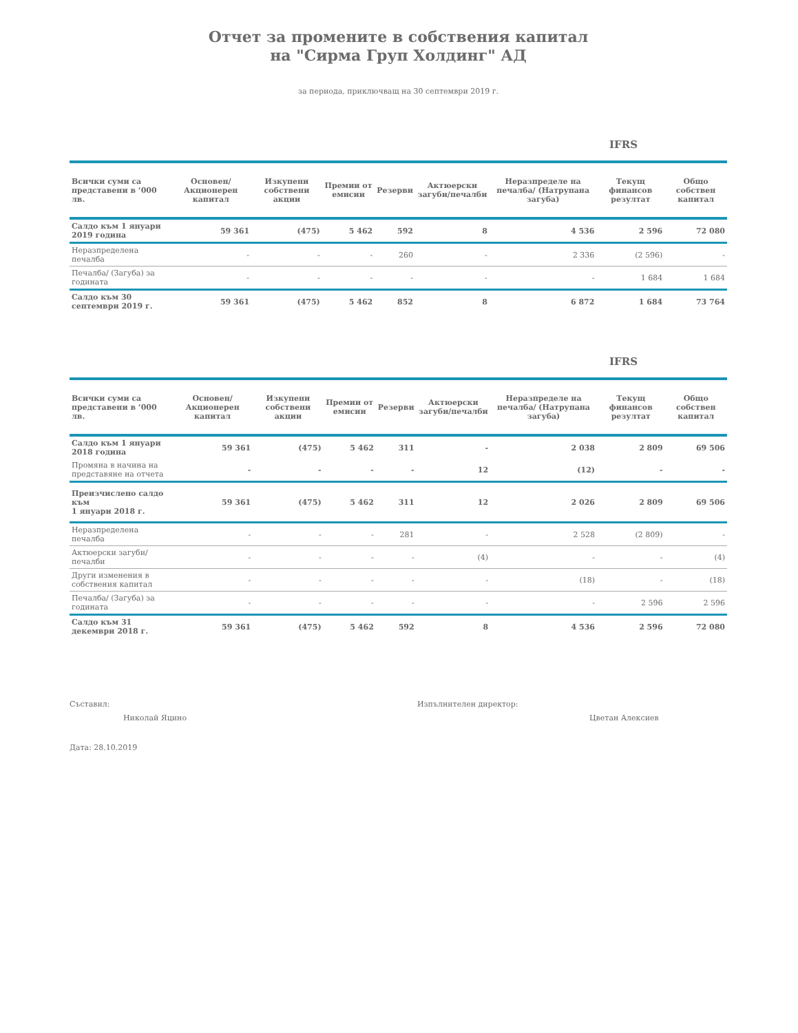Отчет за промените в собствения капитал
на "Сирма Груп Холдинг" АД
за периода, приключващ на 30 септември 2019 г.
IFRS
| Всички суми са представени в ‘000 лв. | Основен/ Акционерен капитал | Изкупени собствени акции | Премии от емисии | Резерви | Актюерски загуби/печалби | Неразпределе на печалба/ (Натрупана загуба) | Текущ финансов резултат | Общо собствен капитал |
| --- | --- | --- | --- | --- | --- | --- | --- | --- |
| Салдо към 1 януари 2019 година | 59 361 | (475) | 5 462 | 592 | 8 | 4 536 | 2 596 | 72 080 |
| Неразпределена печалба | - | - | - | 260 | - | 2 336 | (2 596) | - |
| Печалба/ (Загуба) за годината | - | - | - | - | - | - | 1 684 | 1 684 |
| Салдо към 30 септември 2019 г. | 59 361 | (475) | 5 462 | 852 | 8 | 6 872 | 1 684 | 73 764 |
IFRS
| Всички суми са представени в ‘000 лв. | Основен/ Акционерен капитал | Изкупени собствени акции | Премии от емисии | Резерви | Актюерски загуби/печалби | Неразпределе на печалба/ (Натрупана загуба) | Текущ финансов резултат | Общо собствен капитал |
| --- | --- | --- | --- | --- | --- | --- | --- | --- |
| Салдо към 1 януари 2018 година | 59 361 | (475) | 5 462 | 311 | - | 2 038 | 2 809 | 69 506 |
| Промяна в начина на представяне на отчета | - | - | - | - | 12 | (12) | - | - |
| Преизчислено салдо към 1 януари 2018 г. | 59 361 | (475) | 5 462 | 311 | 12 | 2 026 | 2 809 | 69 506 |
| Неразпределена печалба | - | - | - | 281 | - | 2 528 | (2 809) | - |
| Актюерски загуби/печалби | - | - | - | - | (4) | - | - | (4) |
| Други изменения в собствения капитал | - | - | - | - | - | (18) | - | (18) |
| Печалба/ (Загуба) за годината | - | - | - | - | - | - | 2 596 | 2 596 |
| Салдо към 31 декември 2018 г. | 59 361 | (475) | 5 462 | 592 | 8 | 4 536 | 2 596 | 72 080 |
Съставил:
Николай Яцино
Изпълнителен директор:
Цветан Алексиев
Дата: 28.10.2019